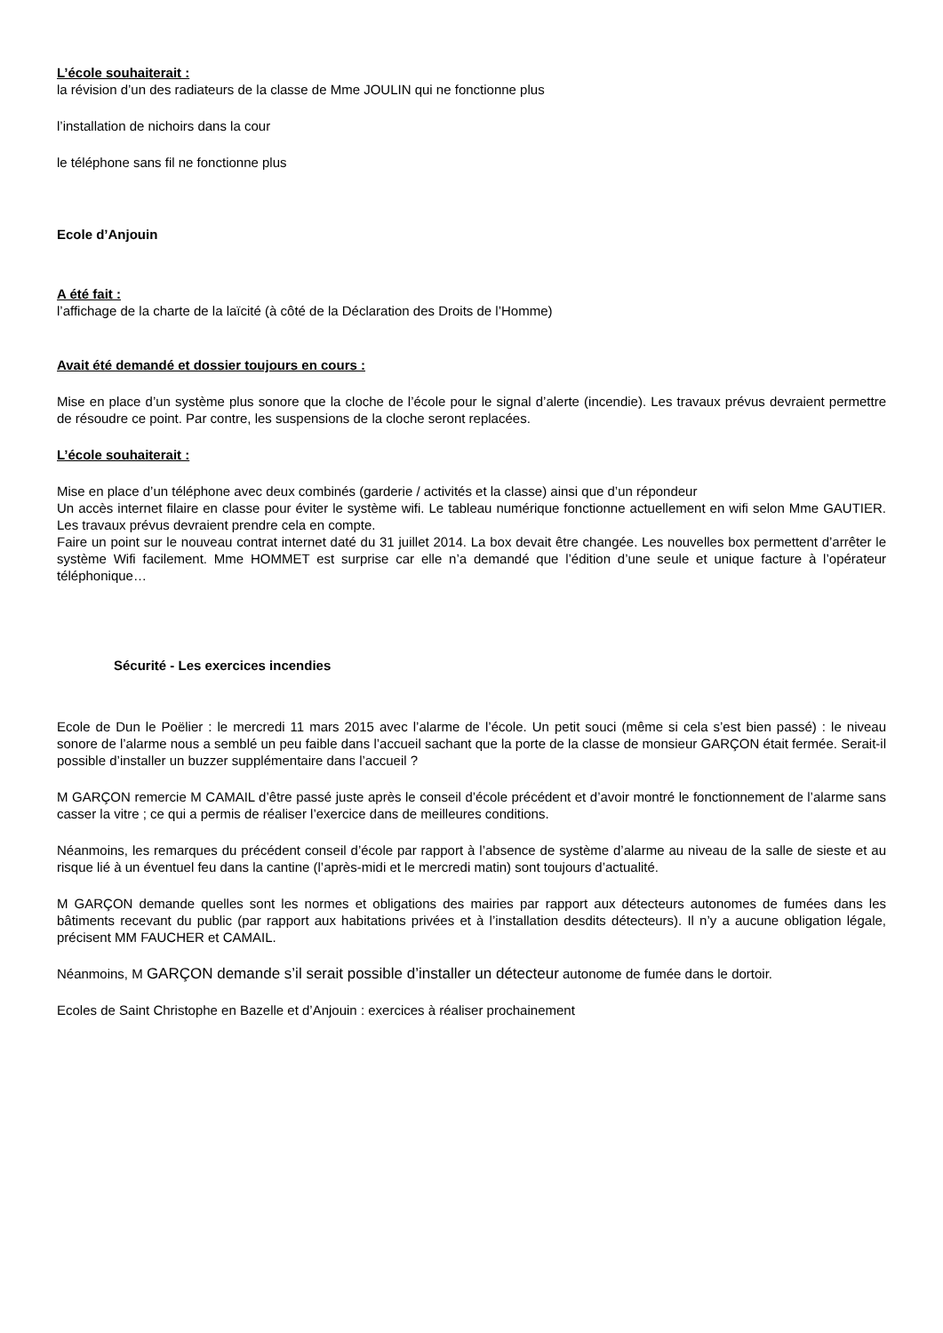L’école souhaiterait :
la révision d’un des radiateurs de la classe de Mme JOULIN qui ne fonctionne plus
l’installation de nichoirs dans la cour
le téléphone sans fil ne fonctionne plus
Ecole d’Anjouin
A été fait :
l’affichage de la charte de la laïcité (à côté de la Déclaration des Droits de l’Homme)
Avait été demandé et dossier toujours en cours :
Mise en place d’un système plus sonore que la cloche de l’école pour le signal d’alerte (incendie). Les travaux prévus devraient permettre de résoudre ce point. Par contre, les suspensions de la cloche seront replacées.
L’école souhaiterait :
Mise en place d’un téléphone avec deux combinés (garderie / activités et la classe) ainsi que d’un répondeur
Un accès internet filaire en classe pour éviter le système wifi. Le tableau numérique fonctionne actuellement en wifi selon Mme GAUTIER. Les travaux prévus devraient prendre cela en compte.
Faire un point sur le nouveau contrat internet daté du 31 juillet 2014. La box devait être changée. Les nouvelles box permettent d’arrêter le système Wifi facilement. Mme HOMMET est surprise car elle n’a demandé que l’édition d’une seule et unique facture à l’opérateur téléphonique…
Sécurité - Les exercices incendies
Ecole de Dun le Poëlier : le mercredi 11 mars 2015 avec l’alarme de l’école. Un petit souci (même si cela s’est bien passé) : le niveau sonore de l’alarme nous a semblé un peu faible dans l’accueil sachant que la porte de la classe de monsieur GARÇON était fermée. Serait-il possible d’installer un buzzer supplémentaire dans l’accueil ?
M GARÇON remercie M CAMAIL d’être passé juste après le conseil d’école précédent et d’avoir montré le fonctionnement de l’alarme sans casser la vitre ; ce qui a permis de réaliser l’exercice dans de meilleures conditions.
Néanmoins, les remarques du précédent conseil d’école par rapport à l’absence de système d’alarme au niveau de la salle de sieste et au risque lié à un éventuel feu dans la cantine (l’après-midi et le mercredi matin) sont toujours d’actualité.
M GARÇON demande quelles sont les normes et obligations des mairies par rapport aux détecteurs autonomes de fumées dans les bâtiments recevant du public (par rapport aux habitations privées et à l’installation desdits détecteurs). Il n’y a aucune obligation légale, précisent MM FAUCHER et CAMAIL.
Néanmoins, M GARÇON demande s’il serait possible d’installer un détecteur autonome de fumée dans le dortoir.
Ecoles de Saint Christophe en Bazelle et d’Anjouin : exercices à réaliser prochainement